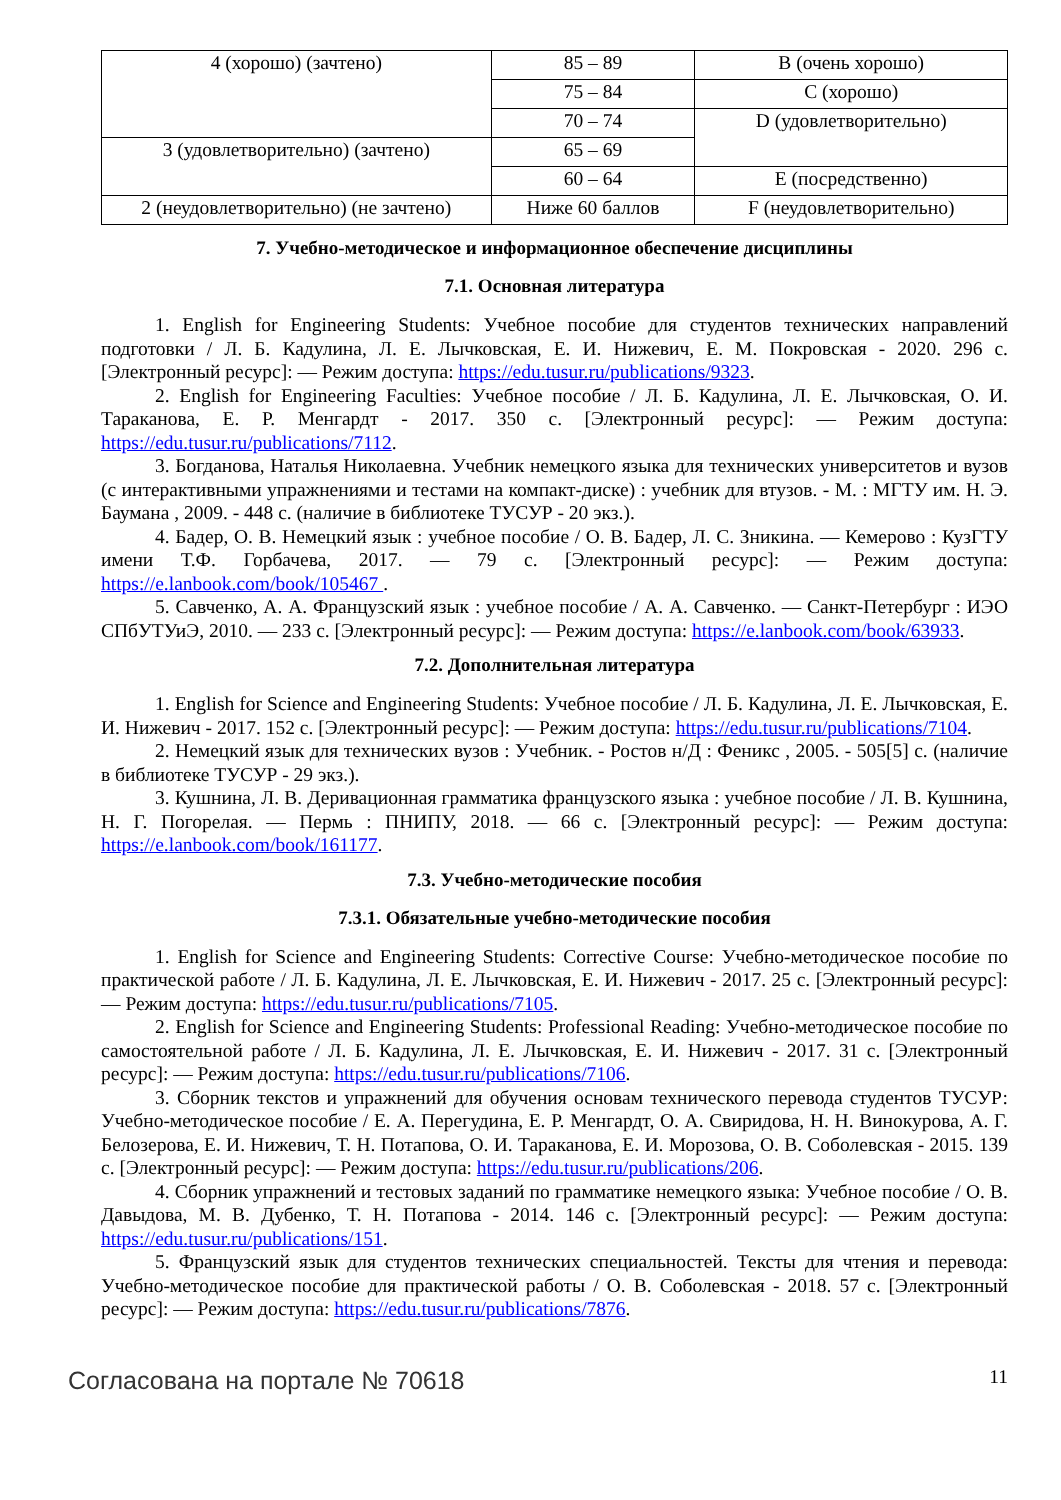| 4 (хорошо) (зачтено) | 85 – 89 | B (очень хорошо) |
| | 75 – 84 | C (хорошо) |
| | 70 – 74 | D (удовлетворительно) |
| 3 (удовлетворительно) (зачтено) | 65 – 69 | |
| | 60 – 64 | E (посредственно) |
| 2 (неудовлетворительно) (не зачтено) | Ниже 60 баллов | F (неудовлетворительно) |
7. Учебно-методическое и информационное обеспечение дисциплины
7.1. Основная литература
1. English for Engineering Students: Учебное пособие для студентов технических направлений подготовки / Л. Б. Кадулина, Л. Е. Лычковская, Е. И. Нижевич, Е. М. Покровская - 2020. 296 с. [Электронный ресурс]: — Режим доступа: https://edu.tusur.ru/publications/9323.
2. English for Engineering Faculties: Учебное пособие / Л. Б. Кадулина, Л. Е. Лычковская, О. И. Тараканова, Е. Р. Менгардт - 2017. 350 с. [Электронный ресурс]: — Режим доступа: https://edu.tusur.ru/publications/7112.
3. Богданова, Наталья Николаевна. Учебник немецкого языка для технических университетов и вузов (с интерактивными упражнениями и тестами на компакт-диске) : учебник для втузов. - М. : МГТУ им. Н. Э. Баумана , 2009. - 448 с. (наличие в библиотеке ТУСУР - 20 экз.).
4. Бадер, О. В. Немецкий язык : учебное пособие / О. В. Бадер, Л. С. Зникина. — Кемерово : КузГТУ имени Т.Ф. Горбачева, 2017. — 79 с. [Электронный ресурс]: — Режим доступа: https://e.lanbook.com/book/105467 .
5. Савченко, А. А. Французский язык : учебное пособие / А. А. Савченко. — Санкт-Петербург : ИЭО СПбУТУиЭ, 2010. — 233 с. [Электронный ресурс]: — Режим доступа: https://e.lanbook.com/book/63933.
7.2. Дополнительная литература
1. English for Science and Engineering Students: Учебное пособие / Л. Б. Кадулина, Л. Е. Лычковская, Е. И. Нижевич - 2017. 152 с. [Электронный ресурс]: — Режим доступа: https://edu.tusur.ru/publications/7104.
2. Немецкий язык для технических вузов : Учебник. - Ростов н/Д : Феникс , 2005. - 505[5] с. (наличие в библиотеке ТУСУР - 29 экз.).
3. Кушнина, Л. В. Деривационная грамматика французского языка : учебное пособие / Л. В. Кушнина, Н. Г. Погорелая. — Пермь : ПНИПУ, 2018. — 66 с. [Электронный ресурс]: — Режим доступа: https://e.lanbook.com/book/161177.
7.3. Учебно-методические пособия
7.3.1. Обязательные учебно-методические пособия
1. English for Science and Engineering Students: Corrective Course: Учебно-методическое пособие по практической работе / Л. Б. Кадулина, Л. Е. Лычковская, Е. И. Нижевич - 2017. 25 с. [Электронный ресурс]: — Режим доступа: https://edu.tusur.ru/publications/7105.
2. English for Science and Engineering Students: Professional Reading: Учебно-методическое пособие по самостоятельной работе / Л. Б. Кадулина, Л. Е. Лычковская, Е. И. Нижевич - 2017. 31 с. [Электронный ресурс]: — Режим доступа: https://edu.tusur.ru/publications/7106.
3. Сборник текстов и упражнений для обучения основам технического перевода студентов ТУСУР: Учебно-методическое пособие / Е. А. Перегудина, Е. Р. Менгардт, О. А. Свиридова, Н. Н. Винокурова, А. Г. Белозерова, Е. И. Нижевич, Т. Н. Потапова, О. И. Тараканова, Е. И. Морозова, О. В. Соболевская - 2015. 139 с. [Электронный ресурс]: — Режим доступа: https://edu.tusur.ru/publications/206.
4. Сборник упражнений и тестовых заданий по грамматике немецкого языка: Учебное пособие / О. В. Давыдова, М. В. Дубенко, Т. Н. Потапова - 2014. 146 с. [Электронный ресурс]: — Режим доступа: https://edu.tusur.ru/publications/151.
5. Французский язык для студентов технических специальностей. Тексты для чтения и перевода: Учебно-методическое пособие для практической работы / О. В. Соболевская - 2018. 57 с. [Электронный ресурс]: — Режим доступа: https://edu.tusur.ru/publications/7876.
Согласована на портале № 70618 11